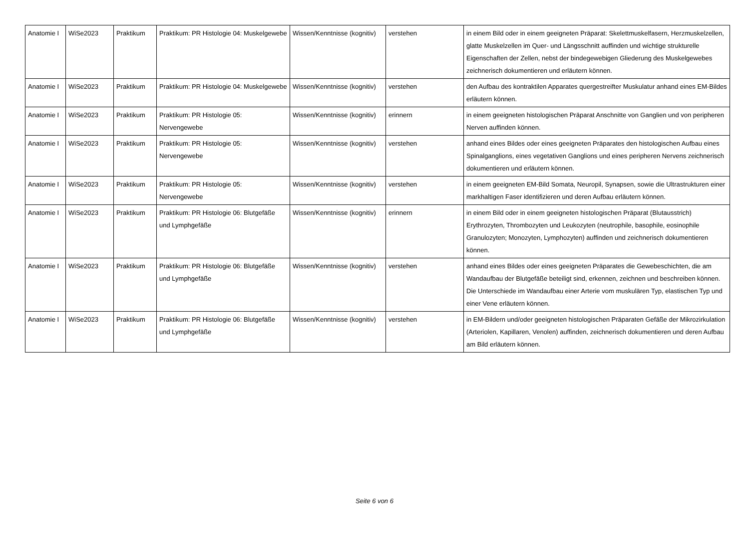| Anatomie I | WiSe2023 | Praktikum | Praktikum: PR Histologie 04: Muskelgewebe | Wissen/Kenntnisse (kognitiv) | verstehen | in einem Bild oder in einem geeigneten Präparat: Skelettmuskelfasern, Herzmuskelzellen, glatte Muskelzellen im Quer- und Längsschnitt auffinden und wichtige strukturelle Eigenschaften der Zellen, nebst der bindegewebigen Gliederung des Muskelgewebes zeichnerisch dokumentieren und erläutern können. |
| Anatomie I | WiSe2023 | Praktikum | Praktikum: PR Histologie 04: Muskelgewebe | Wissen/Kenntnisse (kognitiv) | verstehen | den Aufbau des kontraktilen Apparates quergestreifter Muskulatur anhand eines EM-Bildes erläutern können. |
| Anatomie I | WiSe2023 | Praktikum | Praktikum: PR Histologie 05: Nervengewebe | Wissen/Kenntnisse (kognitiv) | erinnern | in einem geeigneten histologischen Präparat Anschnitte von Ganglien und von peripheren Nerven auffinden können. |
| Anatomie I | WiSe2023 | Praktikum | Praktikum: PR Histologie 05: Nervengewebe | Wissen/Kenntnisse (kognitiv) | verstehen | anhand eines Bildes oder eines geeigneten Präparates den histologischen Aufbau eines Spinalganglions, eines vegetativen Ganglions und eines peripheren Nervens zeichnerisch dokumentieren und erläutern können. |
| Anatomie I | WiSe2023 | Praktikum | Praktikum: PR Histologie 05: Nervengewebe | Wissen/Kenntnisse (kognitiv) | verstehen | in einem geeigneten EM-Bild Somata, Neuropil, Synapsen, sowie die Ultrastrukturen einer markhaltigen Faser identifizieren und deren Aufbau erläutern können. |
| Anatomie I | WiSe2023 | Praktikum | Praktikum: PR Histologie 06: Blutgefäße und Lymphgefäße | Wissen/Kenntnisse (kognitiv) | erinnern | in einem Bild oder in einem geeigneten histologischen Präparat (Blutausstrich) Erythrozyten, Thrombozyten und Leukozyten (neutrophile, basophile, eosinophile Granulozyten; Monozyten, Lymphozyten) auffinden und zeichnerisch dokumentieren können. |
| Anatomie I | WiSe2023 | Praktikum | Praktikum: PR Histologie 06: Blutgefäße und Lymphgefäße | Wissen/Kenntnisse (kognitiv) | verstehen | anhand eines Bildes oder eines geeigneten Präparates die Gewebeschichten, die am Wandaufbau der Blutgefäße beteiligt sind, erkennen, zeichnen und beschreiben können. Die Unterschiede im Wandaufbau einer Arterie vom muskulären Typ, elastischen Typ und einer Vene erläutern können. |
| Anatomie I | WiSe2023 | Praktikum | Praktikum: PR Histologie 06: Blutgefäße und Lymphgefäße | Wissen/Kenntnisse (kognitiv) | verstehen | in EM-Bildern und/oder geeigneten histologischen Präparaten Gefäße der Mikrozirkulation (Arteriolen, Kapillaren, Venolen) auffinden, zeichnerisch dokumentieren und deren Aufbau am Bild erläutern können. |
Seite 6 von 6